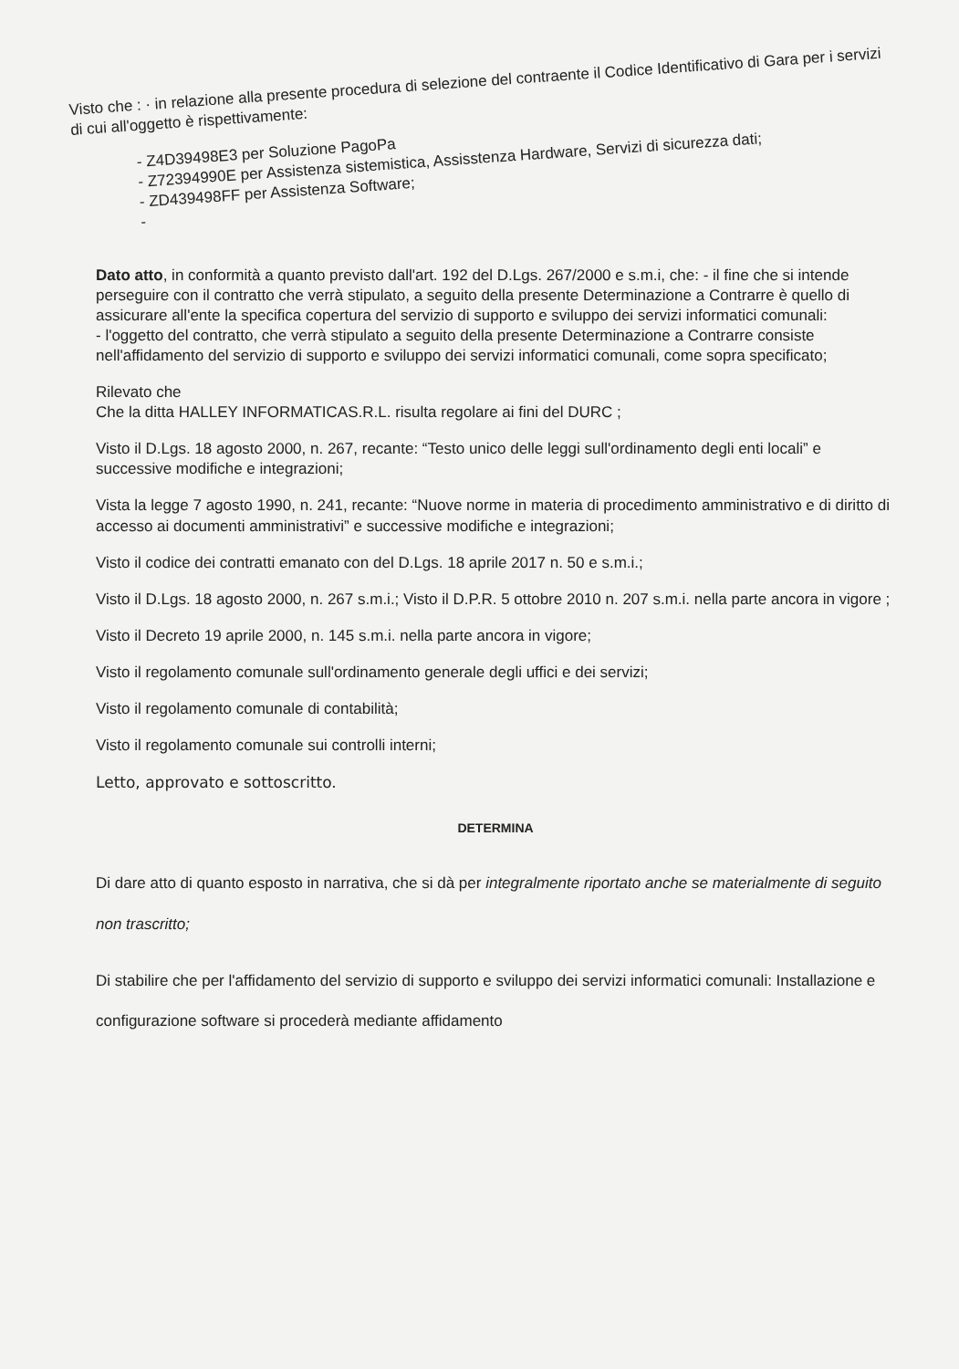Visto che : · in relazione alla presente procedura di selezione del contraente il Codice Identificativo di Gara per i servizi di cui all'oggetto è rispettivamente:
- Z4D39498E3 per Soluzione PagoPa
- Z72394990E per Assistenza sistemistica, Assisstenza Hardware, Servizi di sicurezza dati;
- ZD439498FF per Assistenza Software;
-
Dato atto, in conformità a quanto previsto dall'art. 192 del D.Lgs. 267/2000 e s.m.i, che: - il fine che si intende perseguire con il contratto che verrà stipulato, a seguito della presente Determinazione a Contrarre è quello di assicurare all'ente la specifica copertura del servizio di supporto e sviluppo dei servizi informatici comunali:
- l'oggetto del contratto, che verrà stipulato a seguito della presente Determinazione a Contrarre consiste nell'affidamento del servizio di supporto e sviluppo dei servizi informatici comunali, come sopra specificato;
Rilevato che
Che la ditta HALLEY INFORMATICAS.R.L. risulta regolare ai fini del DURC ;
Visto il D.Lgs. 18 agosto 2000, n. 267, recante: “Testo unico delle leggi sull'ordinamento degli enti locali” e successive modifiche e integrazioni;
Vista la legge 7 agosto 1990, n. 241, recante: “Nuove norme in materia di procedimento amministrativo e di diritto di accesso ai documenti amministrativi” e successive modifiche e integrazioni;
Visto il codice dei contratti emanato con del D.Lgs. 18 aprile 2017 n. 50 e s.m.i.;
Visto il D.Lgs. 18 agosto 2000, n. 267 s.m.i.; Visto il D.P.R. 5 ottobre 2010 n. 207 s.m.i. nella parte ancora in vigore ;
Visto il Decreto 19 aprile 2000, n. 145 s.m.i. nella parte ancora in vigore;
Visto il regolamento comunale sull'ordinamento generale degli uffici e dei servizi;
Visto il regolamento comunale di contabilità;
Visto il regolamento comunale sui controlli interni;
Letto, approvato e sottoscritto.
DETERMINA
Di dare atto di quanto esposto in narrativa, che si dà per integralmente riportato anche se materialmente di seguito non trascritto;
Di stabilire che per l'affidamento del servizio di supporto e sviluppo dei servizi informatici comunali: Installazione e configurazione software si procederà mediante affidamento